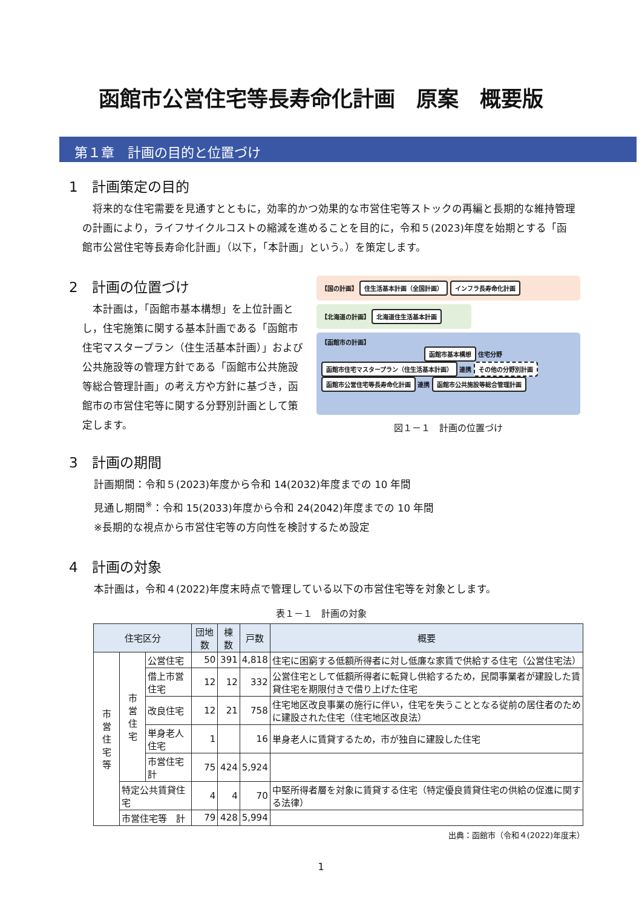函館市公営住宅等長寿命化計画　原案　概要版
第１章　計画の目的と位置づけ
1　計画策定の目的
　将来的な住宅需要を見通すとともに，効率的かつ効果的な市営住宅等ストックの再編と長期的な維持管理の計画により，ライフサイクルコストの縮減を進めることを目的に，令和５(2023)年度を始期とする「函館市公営住宅等長寿命化計画」（以下，「本計画」という。）を策定します。
2　計画の位置づけ
　本計画は，「函館市基本構想」を上位計画とし，住宅施策に関する基本計画である「函館市住宅マスタープラン（住生活基本計画）」および公共施設等の管理方針である「函館市公共施設等総合管理計画」の考え方や方針に基づき，函館市の市営住宅等に関する分野別計画として策定します。
【国の計画】 住生活基本計画（全国計画） インフラ長寿命化計画
【北海道の計画】 北海道住生活基本計画
【函館市の計画】
函館市基本構想 住宅分野
函館市住宅マスタープラン（住生活基本計画） 連携 その他の分野別計画
函館市公営住宅等長寿命化計画 連携 函館市公共施設等総合管理計画
図１－１　計画の位置づけ
3　計画の期間
計画期間：令和５(2023)年度から令和 14(2032)年度までの 10 年間
見通し期間<sup>※</sup>：令和 15(2033)年度から令和 24(2042)年度までの 10 年間
※長期的な視点から市営住宅等の方向性を検討するため設定
4　計画の対象
本計画は，令和４(2022)年度末時点で管理している以下の市営住宅等を対象とします。
表１－１　計画の対象
| 住宅区分 | | | 団地数 | 棟数 | 戸数 | 概要 |
| --- | --- | --- | --- | --- | --- | --- |
| 市 営 住 宅 等 | 市 営 住 宅 | 公営住宅 | 50 | 391 | 4,818 | 住宅に困窮する低額所得者に対し低廉な家賃で供給する住宅（公営住宅法） |
| | | 借上市営住宅 | 12 | 12 | 332 | 公営住宅として低額所得者に転貸し供給するため，民間事業者が建設した賃貸住宅を期限付きで借り上げた住宅 |
| | | 改良住宅 | 12 | 21 | 758 | 住宅地区改良事業の施行に伴い，住宅を失うこととなる従前の居住者のために建設された住宅（住宅地区改良法） |
| | | 単身老人住宅 | 1 | | 16 | 単身老人に賃貸するため，市が独自に建設した住宅 |
| | | 市営住宅 計 | 75 | 424 | 5,924 | |
| | 特定公共賃貸住宅 | | 4 | 4 | 70 | 中堅所得者層を対象に賃貸する住宅（特定優良賃貸住宅の供給の促進に関する法律） |
| | 市営住宅等 計 | | 79 | 428 | 5,994 | |
出典：函館市（令和４(2022)年度末）
1